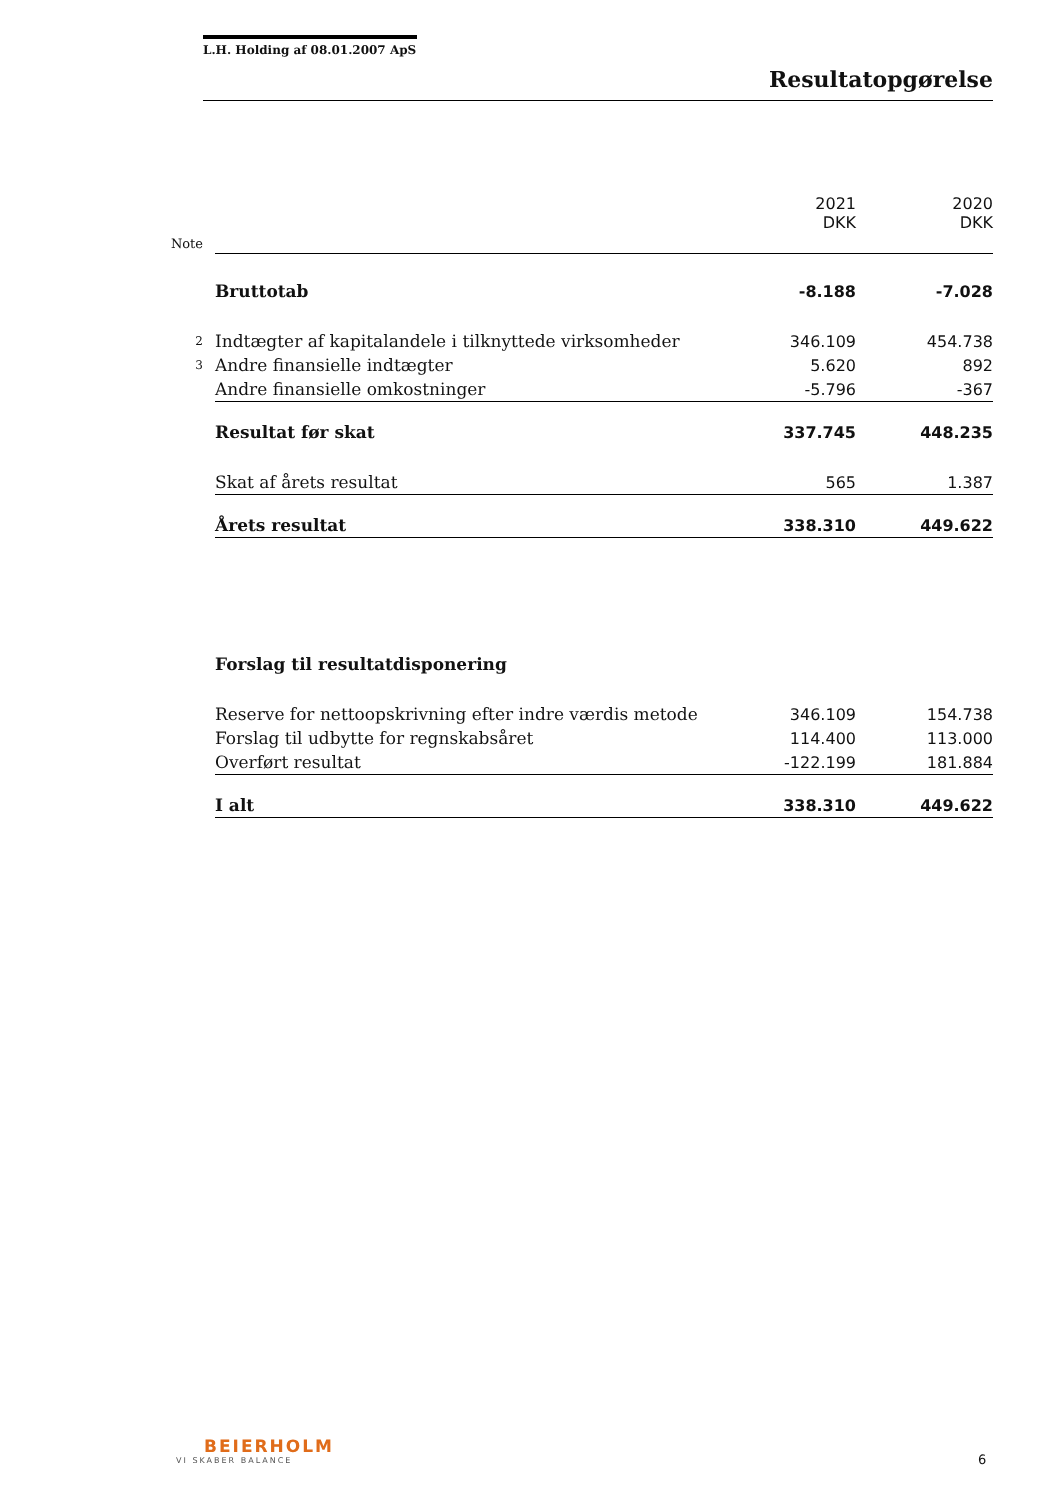L.H. Holding af 08.01.2007 ApS
Resultatopgørelse
| | | 2021 DKK | 2020 DKK |
| --- | --- | --- | --- |
| Note | | | |
| | Bruttotab | -8.188 | -7.028 |
| 2 | Indtægter af kapitalandele i tilknyttede virksomheder | 346.109 | 454.738 |
| 3 | Andre finansielle indtægter | 5.620 | 892 |
| | Andre finansielle omkostninger | -5.796 | -367 |
| | Resultat før skat | 337.745 | 448.235 |
| | Skat af årets resultat | 565 | 1.387 |
| | Årets resultat | 338.310 | 449.622 |
| | Forslag til resultatdisponering | | |
| | Reserve for nettoopskrivning efter indre værdis metode | 346.109 | 154.738 |
| | Forslag til udbytte for regnskabsåret | 114.400 | 113.000 |
| | Overført resultat | -122.199 | 181.884 |
| | I alt | 338.310 | 449.622 |
BEIERHOLM
VI SKABER BALANCE
6